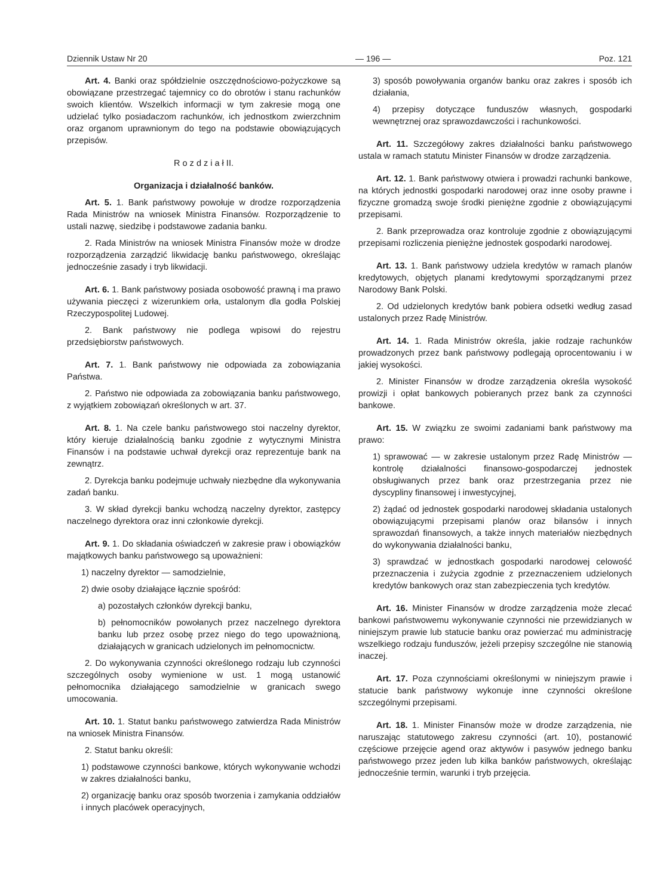Dziennik Ustaw Nr 20 — 196 — Poz. 121
Art. 4. Banki oraz spółdzielnie oszczędnościowo-pożyczkowe są obowiązane przestrzegać tajemnicy co do obrotów i stanu rachunków swoich klientów. Wszelkich informacji w tym zakresie mogą one udzielać tylko posiadaczom rachunków, ich jednostkom zwierzchnim oraz organom uprawnionym do tego na podstawie obowiązujących przepisów.
R o z d z i a ł II.
Organizacja i działalność banków.
Art. 5. 1. Bank państwowy powołuje w drodze rozporządzenia Rada Ministrów na wniosek Ministra Finansów. Rozporządzenie to ustali nazwę, siedzibę i podstawowe zadania banku.
2. Rada Ministrów na wniosek Ministra Finansów może w drodze rozporządzenia zarządzić likwidację banku państwowego, określając jednocześnie zasady i tryb likwidacji.
Art. 6. 1. Bank państwowy posiada osobowość prawną i ma prawo używania pieczęci z wizerunkiem orła, ustalonym dla godła Polskiej Rzeczypospolitej Ludowej.
2. Bank państwowy nie podlega wpisowi do rejestru przedsiębiorstw państwowych.
Art. 7. 1. Bank państwowy nie odpowiada za zobowiązania Państwa.
2. Państwo nie odpowiada za zobowiązania banku państwowego, z wyjątkiem zobowiązań określonych w art. 37.
Art. 8. 1. Na czele banku państwowego stoi naczelny dyrektor, który kieruje działalnością banku zgodnie z wytycznymi Ministra Finansów i na podstawie uchwał dyrekcji oraz reprezentuje bank na zewnątrz.
2. Dyrekcja banku podejmuje uchwały niezbędne dla wykonywania zadań banku.
3. W skład dyrekcji banku wchodzą naczelny dyrektor, zastępcy naczelnego dyrektora oraz inni członkowie dyrekcji.
Art. 9. 1. Do składania oświadczeń w zakresie praw i obowiązków majątkowych banku państwowego są upoważnieni:
1) naczelny dyrektor — samodzielnie,
2) dwie osoby działające łącznie spośród:
a) pozostałych członków dyrekcji banku,
b) pełnomocników powołanych przez naczelnego dyrektora banku lub przez osobę przez niego do tego upoważnioną, działających w granicach udzielonych im pełnomocnictw.
2. Do wykonywania czynności określonego rodzaju lub czynności szczególnych osoby wymienione w ust. 1 mogą ustanowić pełnomocnika działającego samodzielnie w granicach swego umocowania.
Art. 10. 1. Statut banku państwowego zatwierdza Rada Ministrów na wniosek Ministra Finansów.
2. Statut banku określi:
1) podstawowe czynności bankowe, których wykonywanie wchodzi w zakres działalności banku,
2) organizację banku oraz sposób tworzenia i zamykania oddziałów i innych placówek operacyjnych,
3) sposób powoływania organów banku oraz zakres i sposób ich działania,
4) przepisy dotyczące funduszów własnych, gospodarki wewnętrznej oraz sprawozdawczości i rachunkowości.
Art. 11. Szczegółowy zakres działalności banku państwowego ustala w ramach statutu Minister Finansów w drodze zarządzenia.
Art. 12. 1. Bank państwowy otwiera i prowadzi rachunki bankowe, na których jednostki gospodarki narodowej oraz inne osoby prawne i fizyczne gromadzą swoje środki pieniężne zgodnie z obowiązującymi przepisami.
2. Bank przeprowadza oraz kontroluje zgodnie z obowiązującymi przepisami rozliczenia pieniężne jednostek gospodarki narodowej.
Art. 13. 1. Bank państwowy udziela kredytów w ramach planów kredytowych, objętych planami kredytowymi sporządzanymi przez Narodowy Bank Polski.
2. Od udzielonych kredytów bank pobiera odsetki według zasad ustalonych przez Radę Ministrów.
Art. 14. 1. Rada Ministrów określa, jakie rodzaje rachunków prowadzonych przez bank państwowy podlegają oprocentowaniu i w jakiej wysokości.
2. Minister Finansów w drodze zarządzenia określa wysokość prowizji i opłat bankowych pobieranych przez bank za czynności bankowe.
Art. 15. W związku ze swoimi zadaniami bank państwowy ma prawo:
1) sprawować — w zakresie ustalonym przez Radę Ministrów — kontrolę działalności finansowo-gospodarczej jednostek obsługiwanych przez bank oraz przestrzegania przez nie dyscypliny finansowej i inwestycyjnej,
2) żądać od jednostek gospodarki narodowej składania ustalonych obowiązującymi przepisami planów oraz bilansów i innych sprawozdań finansowych, a także innych materiałów niezbędnych do wykonywania działalności banku,
3) sprawdzać w jednostkach gospodarki narodowej celowość przeznaczenia i zużycia zgodnie z przeznaczeniem udzielonych kredytów bankowych oraz stan zabezpieczenia tych kredytów.
Art. 16. Minister Finansów w drodze zarządzenia może zlecać bankowi państwowemu wykonywanie czynności nie przewidzianych w niniejszym prawie lub statucie banku oraz powierzać mu administrację wszelkiego rodzaju funduszów, jeżeli przepisy szczególne nie stanowią inaczej.
Art. 17. Poza czynnościami określonymi w niniejszym prawie i statucie bank państwowy wykonuje inne czynności określone szczególnymi przepisami.
Art. 18. 1. Minister Finansów może w drodze zarządzenia, nie naruszając statutowego zakresu czynności (art. 10), postanowić częściowe przejęcie agend oraz aktywów i pasywów jednego banku państwowego przez jeden lub kilka banków państwowych, określając jednocześnie termin, warunki i tryb przejęcia.